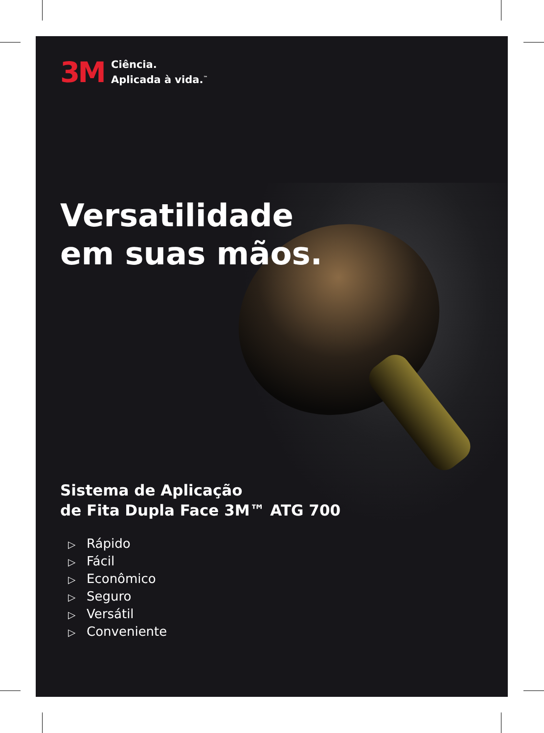3M
Ciência.
Aplicada à vida.<sup>™</sup>
Versatilidade
em suas mãos.
Sistema de Aplicação
de Fita Dupla Face 3M™ ATG 700
▷ Rápido
▷ Fácil
▷ Econômico
▷ Seguro
▷ Versátil
▷ Conveniente